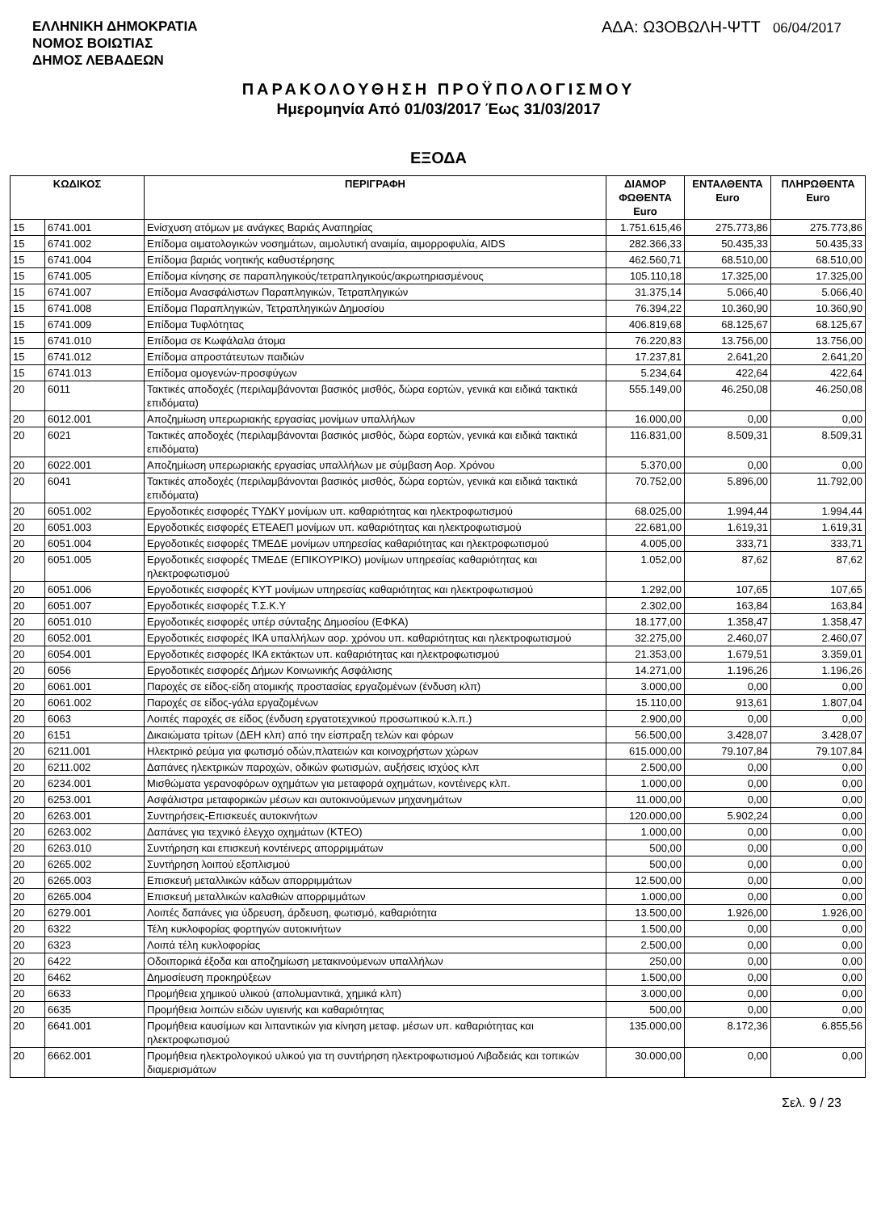ΕΛΛΗΝΙΚΗ ΔΗΜΟΚΡΑΤΙΑ
ΝΟΜΟΣ ΒΟΙΩΤΙΑΣ
ΔΗΜΟΣ ΛΕΒΑΔΕΩΝ
ΑΔΑ: Ω3ΟΒΩΛΗ-ΨΤΤ 06/04/2017
ΠΑΡΑΚΟΛΟΥΘΗΣΗ ΠΡΟΫΠΟΛΟΓΙΣΜΟΥ
Ημερομηνία Από 01/03/2017 Έως 31/03/2017
ΕΞΟΔΑ
| ΚΩΔΙΚΟΣ | | ΠΕΡΙΓΡΑΦΗ | ΔΙΑΜΟΡ ΦΩΘΕΝΤΑ Euro | ΕΝΤΑΛΘΕΝΤΑ Euro | ΠΛΗΡΩΘΕΝΤΑ Euro |
| --- | --- | --- | --- | --- | --- |
| 15 | 6741.001 | Ενίσχυση ατόμων με ανάγκες Βαριάς Αναπηρίας | 1.751.615,46 | 275.773,86 | 275.773,86 |
| 15 | 6741.002 | Επίδομα αιματολογικών νοσημάτων, αιμολυτική αναιμία, αιμορροφυλία, AIDS | 282.366,33 | 50.435,33 | 50.435,33 |
| 15 | 6741.004 | Επίδομα βαριάς νοητικής καθυστέρησης | 462.560,71 | 68.510,00 | 68.510,00 |
| 15 | 6741.005 | Επίδομα κίνησης σε παραπληγικούς/τετραπληγικούς/ακρωτηριασμένους | 105.110,18 | 17.325,00 | 17.325,00 |
| 15 | 6741.007 | Επίδομα Ανασφάλιστων Παραπληγικών, Τετραπληγικών | 31.375,14 | 5.066,40 | 5.066,40 |
| 15 | 6741.008 | Επίδομα Παραπληγικών, Τετραπληγικών Δημοσίου | 76.394,22 | 10.360,90 | 10.360,90 |
| 15 | 6741.009 | Επίδομα Τυφλότητας | 406.819,68 | 68.125,67 | 68.125,67 |
| 15 | 6741.010 | Επίδομα σε Κωφάλαλα άτομα | 76.220,83 | 13.756,00 | 13.756,00 |
| 15 | 6741.012 | Επίδομα απροστάτευτων παιδιών | 17.237,81 | 2.641,20 | 2.641,20 |
| 15 | 6741.013 | Επίδομα ομογενών-προσφύγων | 5.234,64 | 422,64 | 422,64 |
| 20 | 6011 | Τακτικές αποδοχές (περιλαμβάνονται βασικός μισθός, δώρα εορτών, γενικά και ειδικά τακτικά επιδόματα) | 555.149,00 | 46.250,08 | 46.250,08 |
| 20 | 6012.001 | Αποζημίωση υπερωριακής εργασίας μονίμων υπαλλήλων | 16.000,00 | 0,00 | 0,00 |
| 20 | 6021 | Τακτικές αποδοχές (περιλαμβάνονται βασικός μισθός, δώρα εορτών, γενικά και ειδικά τακτικά επιδόματα) | 116.831,00 | 8.509,31 | 8.509,31 |
| 20 | 6022.001 | Αποζημίωση υπερωριακής εργασίας υπαλλήλων με σύμβαση Αορ. Χρόνου | 5.370,00 | 0,00 | 0,00 |
| 20 | 6041 | Τακτικές αποδοχές (περιλαμβάνονται βασικός μισθός, δώρα εορτών, γενικά και ειδικά τακτικά επιδόματα) | 70.752,00 | 5.896,00 | 11.792,00 |
| 20 | 6051.002 | Εργοδοτικές εισφορές ΤΥΔΚΥ μονίμων υπ. καθαριότητας και ηλεκτροφωτισμού | 68.025,00 | 1.994,44 | 1.994,44 |
| 20 | 6051.003 | Εργοδοτικές εισφορές ΕΤΕΑΕΠ μονίμων υπ. καθαριότητας και ηλεκτροφωτισμού | 22.681,00 | 1.619,31 | 1.619,31 |
| 20 | 6051.004 | Εργοδοτικές εισφορές ΤΜΕΔΕ μονίμων υπηρεσίας καθαριότητας και ηλεκτροφωτισμού | 4.005,00 | 333,71 | 333,71 |
| 20 | 6051.005 | Εργοδοτικές εισφορές ΤΜΕΔΕ (ΕΠΙΚΟΥΡΙΚΟ) μονίμων υπηρεσίας καθαριότητας και ηλεκτροφωτισμού | 1.052,00 | 87,62 | 87,62 |
| 20 | 6051.006 | Εργοδοτικές εισφορές ΚΥΤ μονίμων υπηρεσίας καθαριότητας και ηλεκτροφωτισμού | 1.292,00 | 107,65 | 107,65 |
| 20 | 6051.007 | Εργοδοτικές εισφορές Τ.Σ.Κ.Υ | 2.302,00 | 163,84 | 163,84 |
| 20 | 6051.010 | Εργοδοτικές εισφορές υπέρ σύνταξης Δημοσίου (ΕΦΚΑ) | 18.177,00 | 1.358,47 | 1.358,47 |
| 20 | 6052.001 | Εργοδοτικές εισφορές ΙΚΑ υπαλλήλων αορ. χρόνου υπ. καθαριότητας και ηλεκτροφωτισμού | 32.275,00 | 2.460,07 | 2.460,07 |
| 20 | 6054.001 | Εργοδοτικές εισφορές ΙΚΑ εκτάκτων υπ. καθαριότητας και ηλεκτροφωτισμού | 21.353,00 | 1.679,51 | 3.359,01 |
| 20 | 6056 | Εργοδοτικές εισφορές Δήμων Κοινωνικής Ασφάλισης | 14.271,00 | 1.196,26 | 1.196,26 |
| 20 | 6061.001 | Παροχές σε είδος-είδη ατομικής προστασίας εργαζομένων (ένδυση κλπ) | 3.000,00 | 0,00 | 0,00 |
| 20 | 6061.002 | Παροχές σε είδος-γάλα εργαζομένων | 15.110,00 | 913,61 | 1.807,04 |
| 20 | 6063 | Λοιπές παροχές σε είδος (ένδυση εργατοτεχνικού προσωπικού κ.λ.π.) | 2.900,00 | 0,00 | 0,00 |
| 20 | 6151 | Δικαιώματα τρίτων (ΔΕΗ κλπ) από την είσπραξη τελών και φόρων | 56.500,00 | 3.428,07 | 3.428,07 |
| 20 | 6211.001 | Ηλεκτρικό ρεύμα για φωτισμό οδών,πλατειών και κοινοχρήστων χώρων | 615.000,00 | 79.107,84 | 79.107,84 |
| 20 | 6211.002 | Δαπάνες ηλεκτρικών παροχών, οδικών φωτισμών, αυξήσεις ισχύος κλπ | 2.500,00 | 0,00 | 0,00 |
| 20 | 6234.001 | Μισθώματα γερανοφόρων οχημάτων για μεταφορά οχημάτων, κοντέινερς κλπ. | 1.000,00 | 0,00 | 0,00 |
| 20 | 6253.001 | Ασφάλιστρα μεταφορικών μέσων και αυτοκινούμενων μηχανημάτων | 11.000,00 | 0,00 | 0,00 |
| 20 | 6263.001 | Συντηρήσεις-Επισκευές αυτοκινήτων | 120.000,00 | 5.902,24 | 0,00 |
| 20 | 6263.002 | Δαπάνες για τεχνικό έλεγχο οχημάτων (ΚΤΕΟ) | 1.000,00 | 0,00 | 0,00 |
| 20 | 6263.010 | Συντήρηση και επισκευή κοντέινερς απορριμμάτων | 500,00 | 0,00 | 0,00 |
| 20 | 6265.002 | Συντήρηση λοιπού εξοπλισμού | 500,00 | 0,00 | 0,00 |
| 20 | 6265.003 | Επισκευή μεταλλικών κάδων απορριμμάτων | 12.500,00 | 0,00 | 0,00 |
| 20 | 6265.004 | Επισκευή μεταλλικών καλαθιών απορριμμάτων | 1.000,00 | 0,00 | 0,00 |
| 20 | 6279.001 | Λοιπές δαπάνες για ύδρευση, άρδευση, φωτισμό, καθαριότητα | 13.500,00 | 1.926,00 | 1.926,00 |
| 20 | 6322 | Τέλη κυκλοφορίας φορτηγών αυτοκινήτων | 1.500,00 | 0,00 | 0,00 |
| 20 | 6323 | Λοιπά τέλη κυκλοφορίας | 2.500,00 | 0,00 | 0,00 |
| 20 | 6422 | Οδοιπορικά έξοδα και αποζημίωση μετακινούμενων υπαλλήλων | 250,00 | 0,00 | 0,00 |
| 20 | 6462 | Δημοσίευση προκηρύξεων | 1.500,00 | 0,00 | 0,00 |
| 20 | 6633 | Προμήθεια χημικού υλικού (απολυμαντικά, χημικά κλπ) | 3.000,00 | 0,00 | 0,00 |
| 20 | 6635 | Προμήθεια λοιπών ειδών υγιεινής και καθαριότητας | 500,00 | 0,00 | 0,00 |
| 20 | 6641.001 | Προμήθεια καυσίμων και λιπαντικών για κίνηση μεταφ. μέσων υπ. καθαριότητας και ηλεκτροφωτισμού | 135.000,00 | 8.172,36 | 6.855,56 |
| 20 | 6662.001 | Προμήθεια ηλεκτρολογικού υλικού για τη συντήρηση ηλεκτροφωτισμού Λιβαδειάς και τοπικών διαμερισμάτων | 30.000,00 | 0,00 | 0,00 |
Σελ. 9 / 23